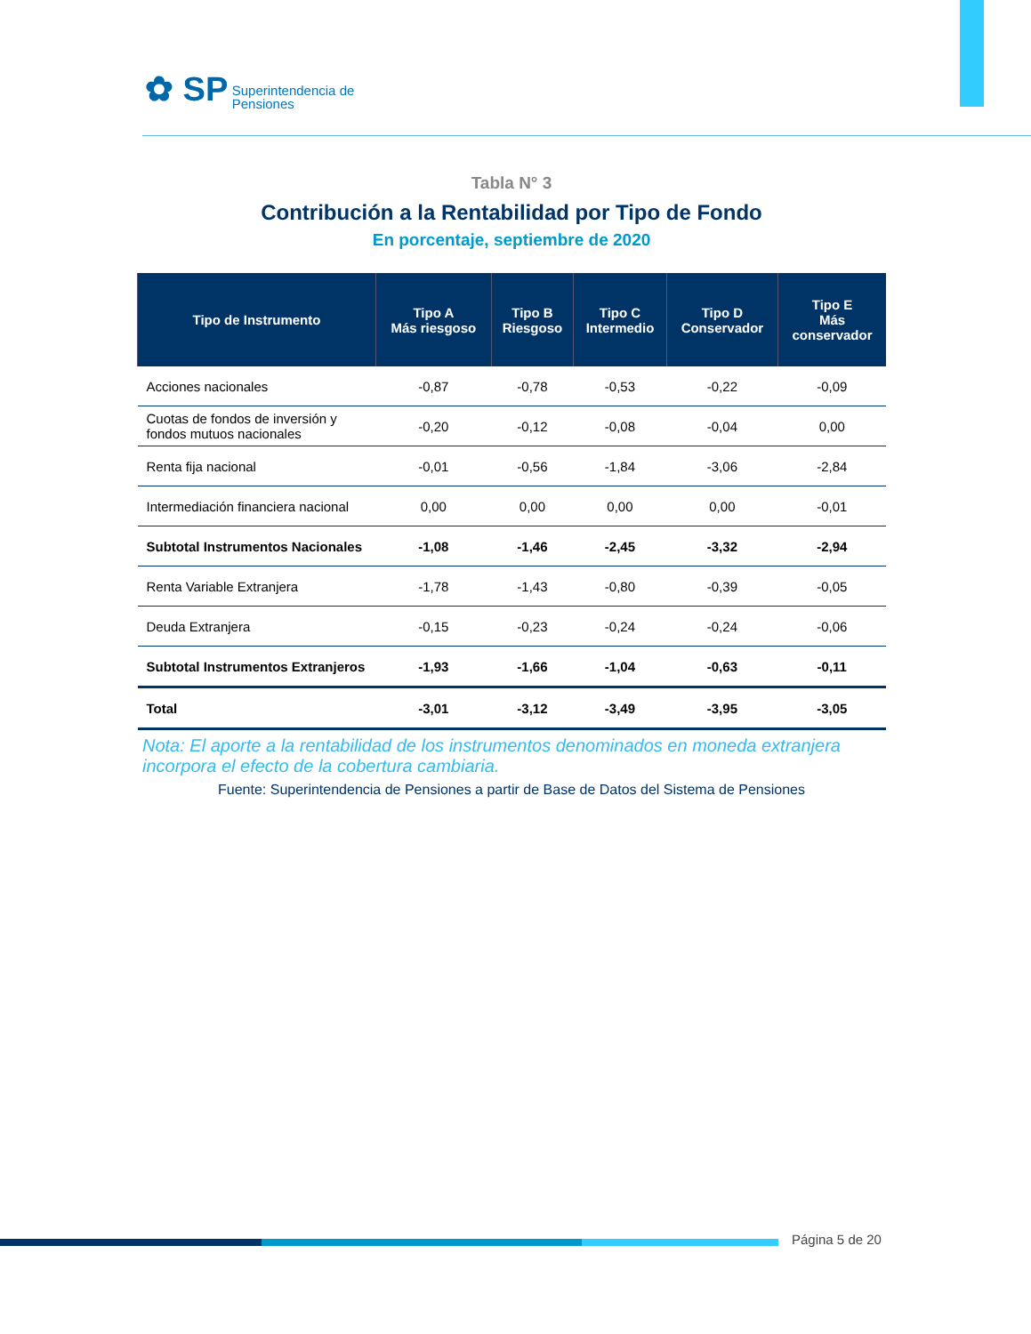✿ SP Superintendencia de
Pensiones
Tabla N° 3
Contribución a la Rentabilidad por Tipo de Fondo
En porcentaje, septiembre de 2020
| Tipo de Instrumento | Tipo A Más riesgoso | Tipo B Riesgoso | Tipo C Intermedio | Tipo D Conservador | Tipo E Más conservador |
| --- | --- | --- | --- | --- | --- |
| Acciones nacionales | -0,87 | -0,78 | -0,53 | -0,22 | -0,09 |
| Cuotas de fondos de inversión y fondos mutuos nacionales | -0,20 | -0,12 | -0,08 | -0,04 | 0,00 |
| Renta fija nacional | -0,01 | -0,56 | -1,84 | -3,06 | -2,84 |
| Intermediación financiera nacional | 0,00 | 0,00 | 0,00 | 0,00 | -0,01 |
| Subtotal Instrumentos Nacionales | -1,08 | -1,46 | -2,45 | -3,32 | -2,94 |
| Renta Variable Extranjera | -1,78 | -1,43 | -0,80 | -0,39 | -0,05 |
| Deuda Extranjera | -0,15 | -0,23 | -0,24 | -0,24 | -0,06 |
| Subtotal Instrumentos Extranjeros | -1,93 | -1,66 | -1,04 | -0,63 | -0,11 |
| Total | -3,01 | -3,12 | -3,49 | -3,95 | -3,05 |
Nota: El aporte a la rentabilidad de los instrumentos denominados en moneda extranjera incorpora el efecto de la cobertura cambiaria.
Fuente: Superintendencia de Pensiones a partir de Base de Datos del Sistema de Pensiones
Página 5 de 20